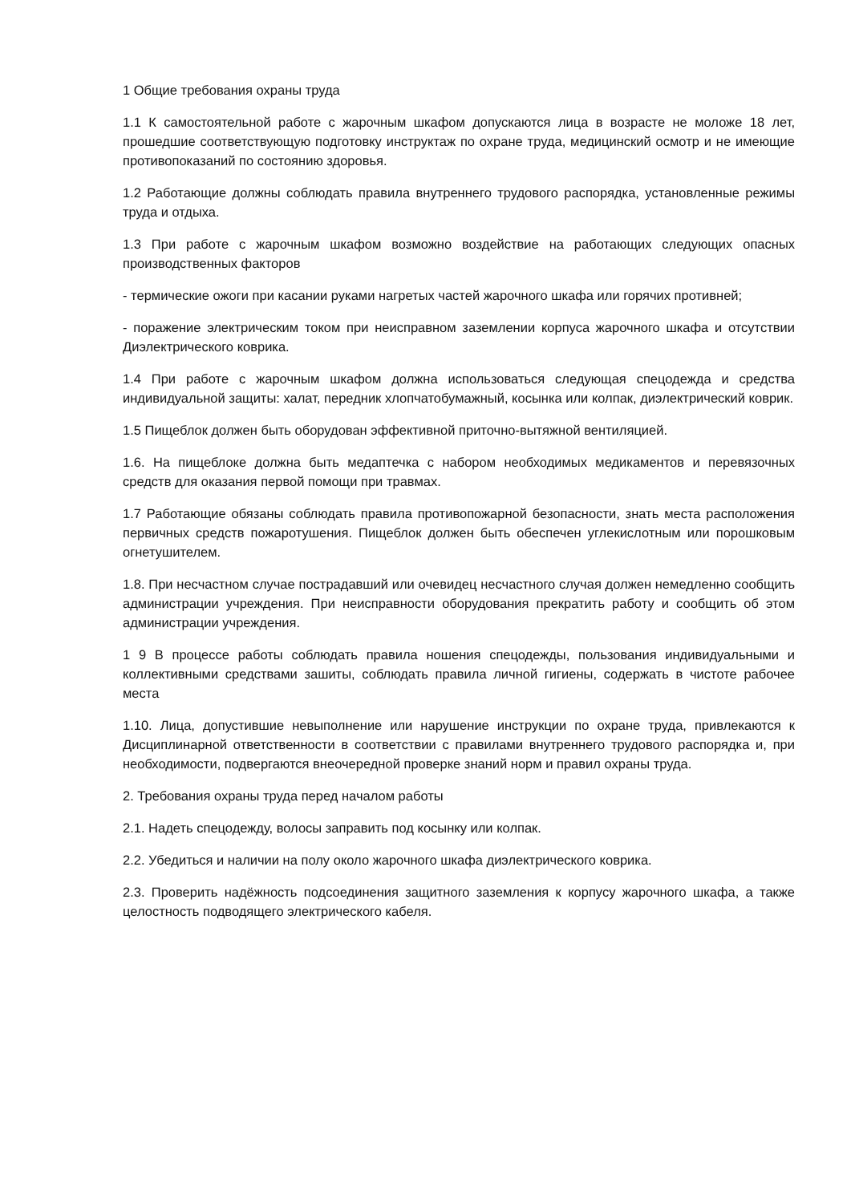1 Общие требования охраны труда
1.1 К самостоятельной работе с жарочным шкафом допускаются лица в возрасте не моложе 18 лет, прошедшие соответствующую подготовку инструктаж по охране труда, медицинский осмотр и не имеющие противопоказаний по состоянию здоровья.
1.2 Работающие должны соблюдать правила внутреннего трудового распорядка, установленные режимы труда и отдыха.
1.3 При работе с жарочным шкафом возможно воздействие на работающих следующих опасных производственных факторов
- термические ожоги при касании руками нагретых частей жарочного шкафа или горячих противней;
- поражение электрическим током при неисправном заземлении корпуса жарочного шкафа и отсутствии Диэлектрического коврика.
1.4 При работе с жарочным шкафом должна использоваться следующая спецодежда и средства индивидуальной защиты: халат, передник хлопчатобумажный, косынка или колпак, диэлектрический коврик.
1.5 Пищеблок должен быть оборудован эффективной приточно-вытяжной вентиляцией.
1.6. На пищеблоке должна быть медаптечка с набором необходимых медикаментов и перевязочных средств для оказания первой помощи при травмах.
1.7 Работающие обязаны соблюдать правила противопожарной безопасности, знать места расположения первичных средств пожаротушения. Пищеблок должен быть обеспечен углекислотным или порошковым огнетушителем.
1.8. При несчастном случае пострадавший или очевидец несчастного случая должен немедленно сообщить администрации учреждения. При неисправности оборудования прекратить работу и сообщить об этом администрации учреждения.
1 9 В процессе работы соблюдать правила ношения спецодежды, пользования индивидуальными и коллективными средствами зашиты, соблюдать правила личной гигиены, содержать в чистоте рабочее места
1.10. Лица, допустившие невыполнение или нарушение инструкции по охране труда, привлекаются к Дисциплинарной ответственности в соответствии с правилами внутреннего трудового распорядка и, при необходимости, подвергаются внеочередной проверке знаний норм и правил охраны труда.
2. Требования охраны труда перед началом работы
2.1. Надеть спецодежду, волосы заправить под косынку или колпак.
2.2. Убедиться и наличии на полу около жарочного шкафа диэлектрического коврика.
2.3. Проверить надёжность подсоединения защитного заземления к корпусу жарочного шкафа, а также целостность подводящего электрического кабеля.